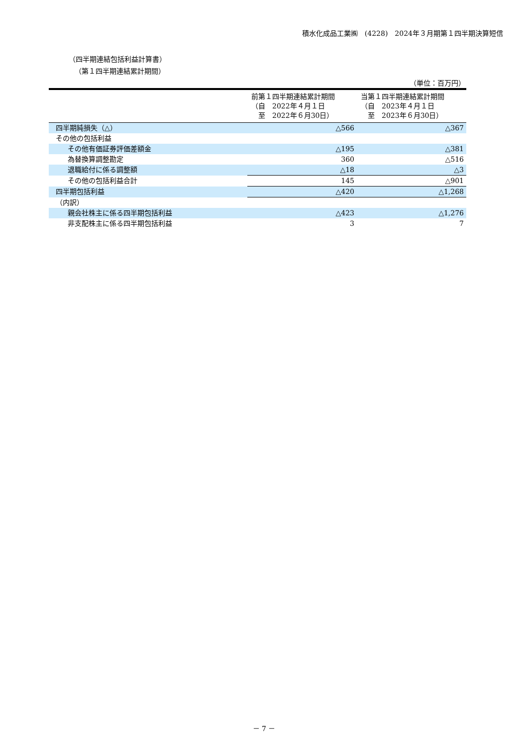積水化成品工業㈱　(4228)　2024年３月期第１四半期決算短信
（四半期連結包括利益計算書）
（第１四半期連結累計期間）
（単位：百万円）
| | 前第１四半期連結累計期間 （自 2022年４月１日 至 2022年６月30日） | 当第１四半期連結累計期間 （自 2023年４月１日 至 2023年６月30日） |
| --- | --- | --- |
| 四半期純損失（△） | △566 | △367 |
| その他の包括利益 | | |
| その他有価証券評価差額金 | △195 | △381 |
| 為替換算調整勘定 | 360 | △516 |
| 退職給付に係る調整額 | △18 | △3 |
| その他の包括利益合計 | 145 | △901 |
| 四半期包括利益 | △420 | △1,268 |
| （内訳） | | |
| 親会社株主に係る四半期包括利益 | △423 | △1,276 |
| 非支配株主に係る四半期包括利益 | 3 | 7 |
－ 7 －